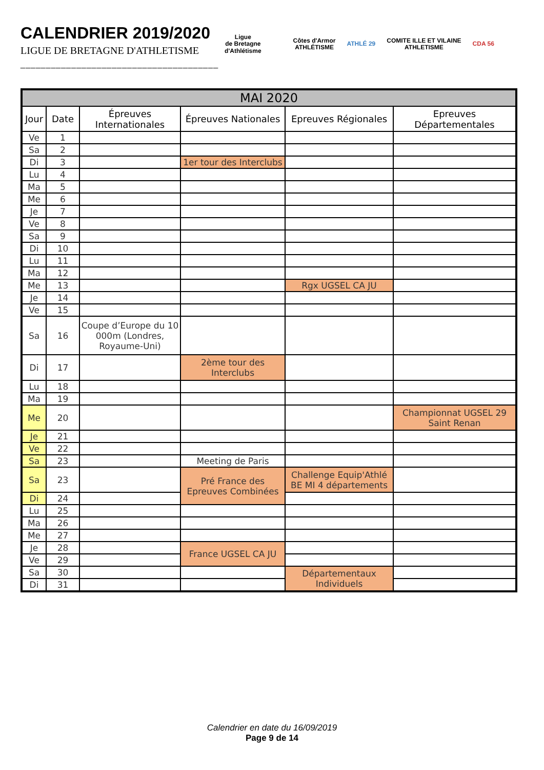CALENDRIER 2019/2020
LIGUE DE BRETAGNE D'ATHLETISME
_______________________________________
Ligue
de Bretagne
d'Athlétisme
Côtes d'Armor
ATHLÉTISME
ATHLÉ 29
COMITE ILLE ET VILAINE
ATHLETISME
CDA 56
| MAI 2020 | | | | | |
| Jour | Date | Épreuves Internationales | Épreuves Nationales | Epreuves Régionales | Epreuves Départementales |
| Ve | 1 | | | | |
| Sa | 2 | | | | |
| Di | 3 | | 1er tour des Interclubs | | |
| Lu | 4 | | | | |
| Ma | 5 | | | | |
| Me | 6 | | | | |
| Je | 7 | | | | |
| Ve | 8 | | | | |
| Sa | 9 | | | | |
| Di | 10 | | | | |
| Lu | 11 | | | | |
| Ma | 12 | | | | |
| Me | 13 | | | Rgx UGSEL CA JU | |
| Je | 14 | | | | |
| Ve | 15 | | | | |
| Sa | 16 | Coupe d’Europe du 10 000m (Londres, Royaume-Uni) | | | |
| Di | 17 | | 2ème tour des Interclubs | | |
| Lu | 18 | | | | |
| Ma | 19 | | | | |
| Me | 20 | | | | Championnat UGSEL 29 Saint Renan |
| Je | 21 | | | | |
| Ve | 22 | | | | |
| Sa | 23 | | Meeting de Paris | | |
| Sa | 23 | | Pré France des Epreuves Combinées | Challenge Equip'Athlé BE MI 4 départements | |
| Di | 24 | | | | |
| Lu | 25 | | | | |
| Ma | 26 | | | | |
| Me | 27 | | | | |
| Je | 28 | | France UGSEL CA JU | | |
| Ve | 29 | | | | |
| Sa | 30 | | | Départementaux Individuels | |
| Di | 31 | | | | |
Calendrier en date du 16/09/2019
Page 9 de 14